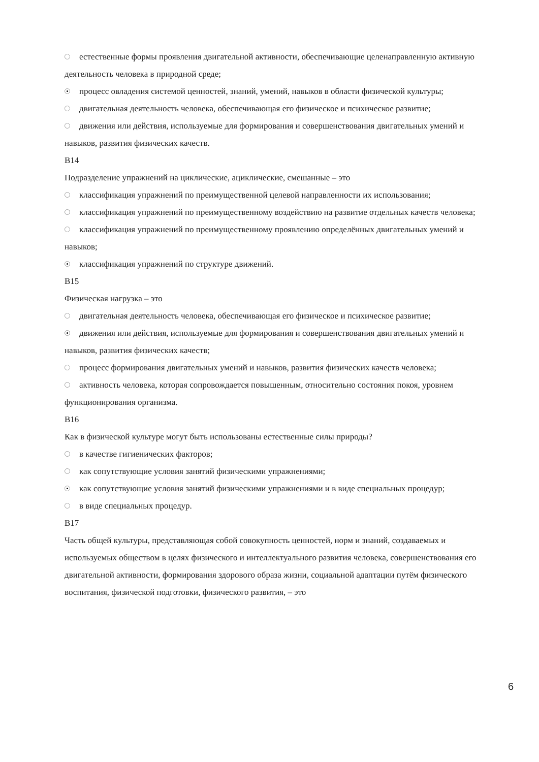естественные формы проявления двигательной активности, обеспечивающие целенаправленную активную деятельность человека в природной среде;
процесс овладения системой ценностей, знаний, умений, навыков в области физической культуры;
двигательная деятельность человека, обеспечивающая его физическое и психическое развитие;
движения или действия, используемые для формирования и совершенствования двигательных умений и навыков, развития физических качеств.
B14
Подразделение упражнений на циклические, ациклические, смешанные – это
классификация упражнений по преимущественной целевой направленности их использования;
классификация упражнений по преимущественному воздействию на развитие отдельных качеств человека;
классификация упражнений по преимущественному проявлению определённых двигательных умений и навыков;
классификация упражнений по структуре движений.
B15
Физическая нагрузка – это
двигательная деятельность человека, обеспечивающая его физическое и психическое развитие;
движения или действия, используемые для формирования и совершенствования двигательных умений и навыков, развития физических качеств;
процесс формирования двигательных умений и навыков, развития физических качеств человека;
активность человека, которая сопровождается повышенным, относительно состояния покоя, уровнем функционирования организма.
B16
Как в физической культуре могут быть использованы естественные силы природы?
в качестве гигиенических факторов;
как сопутствующие условия занятий физическими упражнениями;
как сопутствующие условия занятий физическими упражнениями и в виде специальных процедур;
в виде специальных процедур.
B17
Часть общей культуры, представляющая собой совокупность ценностей, норм и знаний, создаваемых и используемых обществом в целях физического и интеллектуального развития человека, совершенствования его двигательной активности, формирования здорового образа жизни, социальной адаптации путём физического воспитания, физической подготовки, физического развития, – это
6